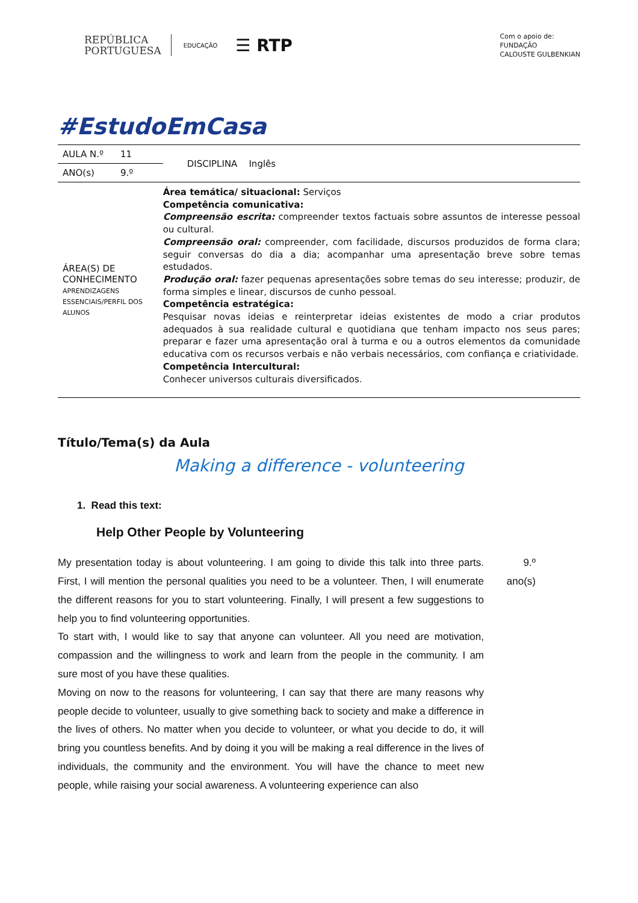REPÚBLICA
PORTUGUESA
EDUCAÇÃO
☰ RTP
Com o apoio de:
FUNDAÇÃO
CALOUSTE GULBENKIAN
#EstudoEmCasa
| AULA N.º | 11 | DISCIPLINA Inglês |
| ANO(s) | 9.º | |
| ÁREA(S) DE CONHECIMENTO APRENDIZAGENS ESSENCIAIS/PERFIL DOS ALUNOS | | Área temática/ situacional: Serviços Competência comunicativa: Compreensão escrita: compreender textos factuais sobre assuntos de interesse pessoal ou cultural. Compreensão oral: compreender, com facilidade, discursos produzidos de forma clara; seguir conversas do dia a dia; acompanhar uma apresentação breve sobre temas estudados. Produção oral: fazer pequenas apresentações sobre temas do seu interesse; produzir, de forma simples e linear, discursos de cunho pessoal. Competência estratégica: Pesquisar novas ideias e reinterpretar ideias existentes de modo a criar produtos adequados à sua realidade cultural e quotidiana que tenham impacto nos seus pares; preparar e fazer uma apresentação oral à turma e ou a outros elementos da comunidade educativa com os recursos verbais e não verbais necessários, com confiança e criatividade. Competência Intercultural: Conhecer universos culturais diversificados. |
Título/Tema(s) da Aula
Making a difference - volunteering
1. Read this text:
Help Other People by Volunteering
My presentation today is about volunteering. I am going to divide this talk into three parts. First, I will mention the personal qualities you need to be a volunteer. Then, I will enumerate the different reasons for you to start volunteering. Finally, I will present a few suggestions to help you to find volunteering opportunities.
To start with, I would like to say that anyone can volunteer. All you need are motivation, compassion and the willingness to work and learn from the people in the community. I am sure most of you have these qualities.
Moving on now to the reasons for volunteering, I can say that there are many reasons why people decide to volunteer, usually to give something back to society and make a difference in the lives of others. No matter when you decide to volunteer, or what you decide to do, it will bring you countless benefits. And by doing it you will be making a real difference in the lives of individuals, the community and the environment. You will have the chance to meet new people, while raising your social awareness. A volunteering experience can also
9.º
ano(s)